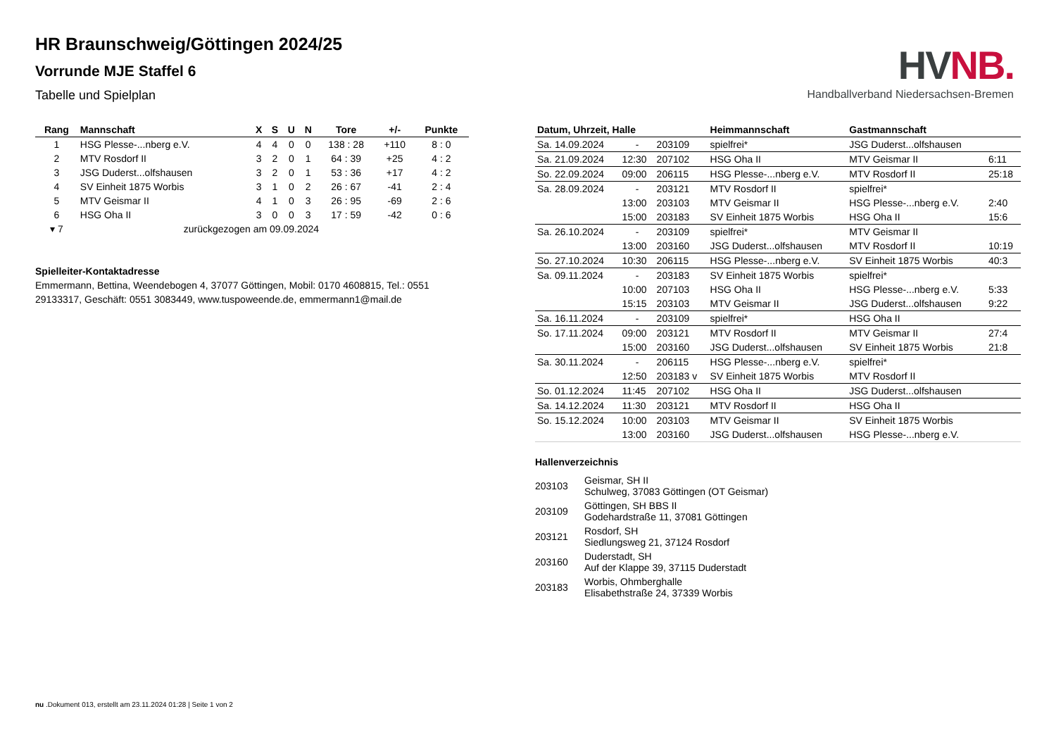HV NB.
Handballverband Niedersachsen-Bremen
HR Braunschweig/Göttingen 2024/25
Vorrunde MJE Staffel 6
Tabelle und Spielplan
| Rang | Mannschaft | X | S | U | N | Tore | +/- | Punkte |
| --- | --- | --- | --- | --- | --- | --- | --- | --- |
| 1 | HSG Plesse-...nberg e.V. | 4 | 4 | 0 | 0 | 138 : 28 | +110 | 8 : 0 |
| 2 | MTV Rosdorf II | 3 | 2 | 0 | 1 | 64 : 39 | +25 | 4 : 2 |
| 3 | JSG Duderst...olfshausen | 3 | 2 | 0 | 1 | 53 : 36 | +17 | 4 : 2 |
| 4 | SV Einheit 1875 Worbis | 3 | 1 | 0 | 2 | 26 : 67 | -41 | 2 : 4 |
| 5 | MTV Geismar II | 4 | 1 | 0 | 3 | 26 : 95 | -69 | 2 : 6 |
| 6 | HSG Oha II | 3 | 0 | 0 | 3 | 17 : 59 | -42 | 0 : 6 |
| ▾ 7 | zurückgezogen am 09.09.2024 | | | | | | | |
Spielleiter-Kontaktadresse
Emmermann, Bettina, Weendebogen 4, 37077 Göttingen, Mobil: 0170 4608815, Tel.: 0551 29133317, Geschäft: 0551 3083449, www.tuspoweende.de, emmermann1@mail.de
| Datum, Uhrzeit, Halle | | | Heimmannschaft | Gastmannschaft | |
| --- | --- | --- | --- | --- | --- |
| Sa. 14.09.2024 | - | 203109 | spielfrei* | JSG Duderst...olfshausen | |
| Sa. 21.09.2024 | 12:30 | 207102 | HSG Oha II | MTV Geismar II | 6:11 |
| So. 22.09.2024 | 09:00 | 206115 | HSG Plesse-...nberg e.V. | MTV Rosdorf II | 25:18 |
| Sa. 28.09.2024 | - | 203121 | MTV Rosdorf II | spielfrei* | |
| | 13:00 | 203103 | MTV Geismar II | HSG Plesse-...nberg e.V. | 2:40 |
| | 15:00 | 203183 | SV Einheit 1875 Worbis | HSG Oha II | 15:6 |
| Sa. 26.10.2024 | - | 203109 | spielfrei* | MTV Geismar II | |
| | 13:00 | 203160 | JSG Duderst...olfshausen | MTV Rosdorf II | 10:19 |
| So. 27.10.2024 | 10:30 | 206115 | HSG Plesse-...nberg e.V. | SV Einheit 1875 Worbis | 40:3 |
| Sa. 09.11.2024 | - | 203183 | SV Einheit 1875 Worbis | spielfrei* | |
| | 10:00 | 207103 | HSG Oha II | HSG Plesse-...nberg e.V. | 5:33 |
| | 15:15 | 203103 | MTV Geismar II | JSG Duderst...olfshausen | 9:22 |
| Sa. 16.11.2024 | - | 203109 | spielfrei* | HSG Oha II | |
| So. 17.11.2024 | 09:00 | 203121 | MTV Rosdorf II | MTV Geismar II | 27:4 |
| | 15:00 | 203160 | JSG Duderst...olfshausen | SV Einheit 1875 Worbis | 21:8 |
| Sa. 30.11.2024 | - | 206115 | HSG Plesse-...nberg e.V. | spielfrei* | |
| | 12:50 | 203183 v | SV Einheit 1875 Worbis | MTV Rosdorf II | |
| So. 01.12.2024 | 11:45 | 207102 | HSG Oha II | JSG Duderst...olfshausen | |
| Sa. 14.12.2024 | 11:30 | 203121 | MTV Rosdorf II | HSG Oha II | |
| So. 15.12.2024 | 10:00 | 203103 | MTV Geismar II | SV Einheit 1875 Worbis | |
| | 13:00 | 203160 | JSG Duderst...olfshausen | HSG Plesse-...nberg e.V. | |
Hallenverzeichnis
| 203103 | Geismar, SH II Schulweg, 37083 Göttingen (OT Geismar) |
| 203109 | Göttingen, SH BBS II Godehardstraße 11, 37081 Göttingen |
| 203121 | Rosdorf, SH Siedlungsweg 21, 37124 Rosdorf |
| 203160 | Duderstadt, SH Auf der Klappe 39, 37115 Duderstadt |
| 203183 | Worbis, Ohmberghalle Elisabethstraße 24, 37339 Worbis |
nu .Dokument 013, erstellt am 23.11.2024 01:28 | Seite 1 von 2